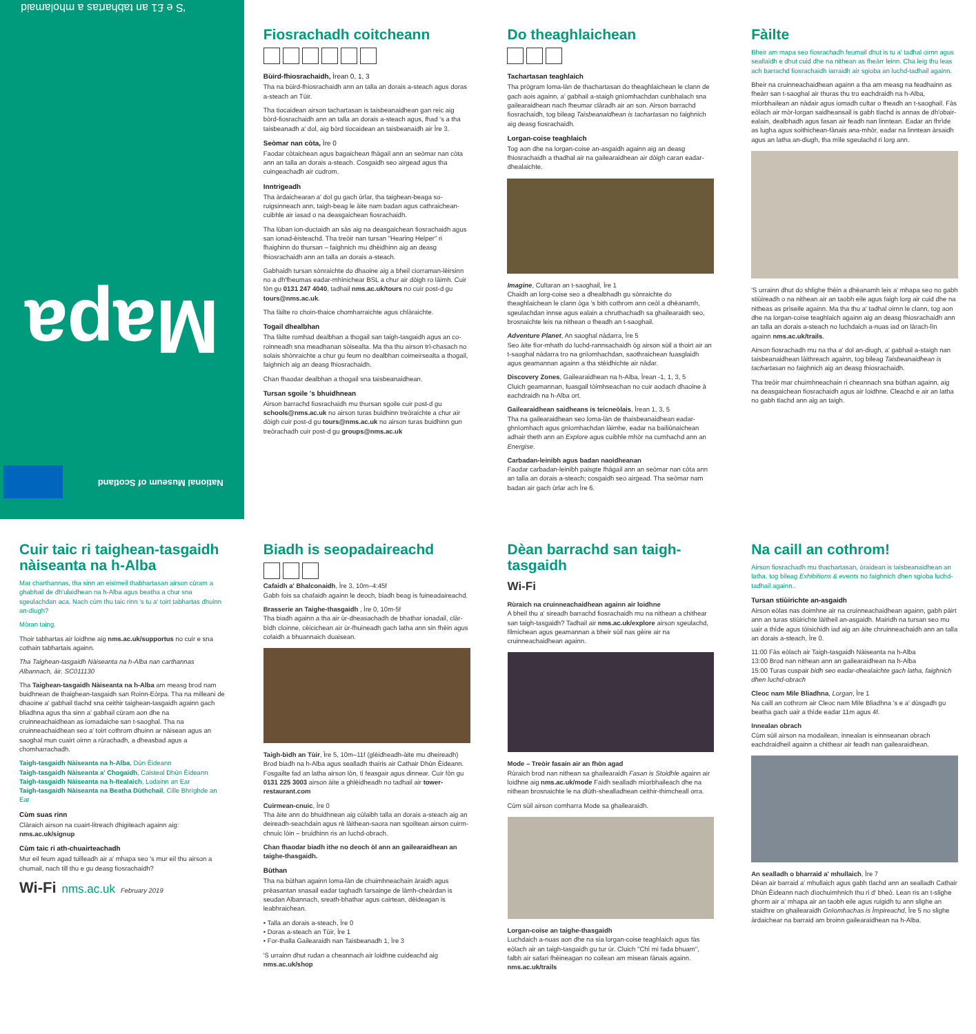'S e £1 an tabhartas a mholamaid
Mapa
National Museum of Scotland
Fiosrachadh coitcheann
Bùird-fhiosrachaidh, Ìrean 0, 1, 3
Tha na bùird-fhiosrachaidh ann an talla an dorais a-steach agus doras a-steach an Tùir.
Tha tiocaidean airson tachartasan is taisbeanaidhean gan reic aig bòrd-fiosrachaidh ann an talla an dorais a-steach agus, fhad 's a tha taisbeanadh a' dol, aig bòrd tiocaidean an taisbeanaidh air Ìre 3.
Seòmar nan còta, Ìre 0
Faodar còtaichean agus bagaichean fhàgail ann an seòmar nan còta ann an talla an dorais a-steach. Cosgaidh seo airgead agus tha cuingeachadh air cudrom.
Inntrigeadh
Tha àrdaichearan a' dol gu gach ùrlar, tha taighean-beaga so-ruigsinneach ann, taigh-beag le àite nam badan agus cathraichean-cuibhle air iasad o na deasgaichean fiosrachaidh.
Tha lùban ion-ductaidh an sàs aig na deasgaichean fiosrachaidh agus san ionad-èisteachd. Tha treòir nan tursan "Hearing Helper" ri fhaighinn do thursan – faighnich mu dhèidhinn aig an deasg fhiosrachaidh ann an talla an dorais a-steach.
Gabhaidh tursan sònraichte do dhaoine aig a bheil ciorraman-lèirsinn no a dh'fheumas eadar-mhìnichear BSL a chur air dòigh ro làimh. Cuir fòn gu 0131 247 4040, tadhail nms.ac.uk/tours no cuir post-d gu tours@nms.ac.uk.
Tha fàilte ro choin-thaice chomharraichte agus chlàraichte.
Togail dhealbhan
Tha fàilte romhad dealbhan a thogail san taigh-tasgaidh agus an co-roinneadh sna meadhanan sòisealta. Ma tha thu airson trì-chasach no solais shònraichte a chur gu feum no dealbhan coimeirsealta a thogail, faighnich aig an deasg fhiosrachaidh.
Chan fhaodar dealbhan a thogail sna taisbeanaidhean.
Tursan sgoile 's bhuidhnean
Airson barrachd fiosrachaidh mu thursan sgoile cuir post-d gu schools@nms.ac.uk no airson turas buidhinn treòraichte a chur air dòigh cuir post-d gu tours@nms.ac.uk no airson turas buidhinn gun treòrachadh cuir post-d gu groups@nms.ac.uk
Do theaghlaichean
Tachartasan teaghlaich
Tha prògram loma-làn de thachartasan do theaghlaichean le clann de gach aois againn, a' gabhail a-staigh gnìomhachdan cunbhalach sna gailearaidhean nach fheumar clàradh air an son. Airson barrachd fiosrachaidh, tog bileag Taisbeanaidhean is tachartasan no faighnich aig deasg fiosrachaidh.
Lorgan-coise teaghlaich
Tog aon dhe na lorgan-coise an-asgaidh againn aig an deasg fhiosrachaidh a thadhal air na gailearaidhean air dòigh caran eadar-dhealaichte.
Imagine, Cultaran an t-saoghail, Ìre 1
Chaidh an lorg-coise seo a dhealbhadh gu sònraichte do theaghlaichean le clann òga 's bith cothrom ann ceòl a dhèanamh, sgeulachdan innse agus ealain a chruthachadh sa ghailearaidh seo, brosnaichte leis na nithean o fheadh an t-saoghail.
Adventure Planet, An saoghal nàdarra, Ìre 5
Seo àite fìor-mhath do luchd-rannsachaidh òg airson sùil a thoirt air an t-saoghal nàdarra tro na gnìomhachdan, saothraichean fuasglaidh agus geamannan againn a tha stèidhichte air nàdar.
Discovery Zones, Gailearaidhean na h-Alba, Ìrean -1, 1, 3, 5
Cluich geamannan, fuasgail tòimhseachan no cuir aodach dhaoine à eachdraidh na h-Alba ort.
Gailearaidhean saidheans is teicneòlais, Ìrean 1, 3, 5
Tha na gailearaidhean seo loma-làn de thaisbeanaidhean eadar-ghnìomhach agus gnìomhachdan làimhe, eadar na bailiùnaichean adhair theth ann an Explore agus cuibhle mhòr na cumhachd ann an Energise.
Carbadan-leinibh agus badan naoidheanan
Faodar carbadan-leinibh paisgte fhàgail ann an seòmar nan còta ann an talla an dorais a-steach; cosgaidh seo airgead. Tha seòmar nam badan air gach ùrlar ach Ìre 6.
Fàilte
Bheir am mapa seo fiosrachadh feumail dhut is tu a' tadhal oirnn agus seallaidh e dhut cuid dhe na nithean as fheàrr leinn. Cha leig thu leas ach barrachd fiosrachaidh iarraidh air sgioba an luchd-tadhail againn.
Bheir na cruinneachaidhean againn a tha am measg na feadhainn as fheàrr san t-saoghal air thuras thu tro eachdraidh na h-Alba, mìorbhailean an nàdair agus iomadh cultar o fheadh an t-saoghail. Fàs eòlach air mòr-lorgan saidheansail is gabh tlachd is annas de dh'obair-ealain, dealbhadh agus fasan air feadh nan linntean. Eadar an fhrìde as lugha agus soithichean-fànais ana-mhòr, eadar na linntean àrsaidh agus an latha an-diugh, tha mìle sgeulachd ri lorg ann.
'S urrainn dhut do shlighe fhèin a dhèanamh leis a' mhapa seo no gabh stiùireadh o na nithean air an taobh eile agus faigh lorg air cuid dhe na nitheas as prìseile againn. Ma tha thu a' tadhal oirnn le clann, tog aon dhe na lorgan-coise teaghlaich againn aig an deasg fhiosrachaidh ann an talla an dorais a-steach no luchdaich a-nuas iad on làrach-lìn againn nms.ac.uk/trails.
Airson fiosrachadh mu na tha a' dol an-diugh, a' gabhail a-staigh nan taisbeanaidhean làithreach againn, tog bileag Taisbeanaidhean is tachartasan no faighnich aig an deasg fhiosrachaidh.
Tha treòir mar chuimhneachain ri cheannach sna bùthan againn, aig na deasgaichean fiosrachaidh agus air loidhne. Cleachd e air an latha no gabh tlachd ann aig an taigh.
Cuir taic ri taighean-tasgaidh nàiseanta na h-Alba
Mar charthannas, tha sinn an eisimeil thabhartasan airson cùram a ghabhail de dh'ulaidhean na h-Alba agus beatha a chur sna sgeulachdan aca. Nach cùm thu taic rinn 's tu a' toirt tabhartas dhuinn an-diugh?
Mòran taing.
Thoir tabhartas air loidhne aig nms.ac.uk/supportus no cuir e sna cothain tabhartais againn.
Tha Taighean-tasgaidh Nàiseanta na h-Alba nan carthannas Albannach, àir. SC011130
Tha Taighean-tasgaidh Nàiseanta na h-Alba am measg brod nam buidhnean de thaighean-tasgaidh san Roinn-Eòrpa. Tha na milleani de dhaoine a' gabhail tlachd sna ceithir taighean-tasgaidh againn gach bliadhna agus tha sinn a' gabhail cùram aon dhe na cruinneachaidhean as iomadaiche san t-saoghal. Tha na cruinneachaidhean seo a' toirt cothrom dhuinn ar nàisean agus an saoghal mun cuairt oirnn a rùrachadh, a dheasbad agus a chomharrachadh.
Taigh-tasgaidh Nàiseanta na h-Alba, Dùn Èideann
Taigh-tasgaidh Nàiseanta a' Chogaidh, Caisteal Dhùn Èideann
Taigh-tasgaidh Nàiseanta na h-Itealaich, Lodainn an Ear
Taigh-tasgaidh Nàiseanta na Beatha Dùthchail, Cille Bhrìghde an Ear
Cùm suas rinn
Clàraich airson na cuairt-litreach dhigiteach againn aig:
nms.ac.uk/signup
Cùm taic ri ath-chuairteachadh
Mur eil feum agad tuilleadh air a' mhapa seo 's mur eil thu airson a chumail, nach till thu e gu deasg fiosrachaidh?
Wi-Fi nms.ac.uk February 2019
Biadh is seopadaireachd
Cafaidh a' Bhalconaidh, Ìre 3, 10m–4:45f
Gabh fois sa chafaidh againn le deoch, biadh beag is fuineadaireachd.
Brasserie an Taighe-thasgaidh , Ìre 0, 10m-5f
Tha biadh againn a tha air ùr-dheasachadh de bhathar ionadail, clàr-bìdh cloinne, cèicichean air ùr-fhuineadh gach latha ann sin fhèin agus cofaidh a bhuannaich duaisean.
Taigh-bìdh an Tùir, Ìre 5, 10m–11f (glèidheadh-àite mu dheireadh)
Brod biadh na h-Alba agus sealladh thairis air Cathair Dhùn Èideann. Fosgailte fad an latha airson lòn, tì feasgair agus dinnear. Cuir fòn gu 0131 225 3003 airson àite a ghlèidheadh no tadhail air tower-restaurant.com
Cuirmean-cnuic, Ìre 0
Tha àite ann do bhuidhnean aig cùlaibh talla an dorais a-steach aig an deireadh-seachdain agus rè làithean-saora nan sgoiltean airson cuirm-chnuic lòin – bruidhinn ris an luchd-obrach.
Chan fhaodar biadh ithe no deoch òl ann an gailearaidhean an taighe-thasgaidh.
Bùthan
Tha na bùthan againn loma-làn de chuimhneachain àraidh agus prèasantan snasail eadar taghadh farsainge de làmh-cheàrdan is seudan Albannach, sreath-bhathar agus cairtean, dèideagan is leabhraichean.
• Talla an dorais a-steach, Ìre 0
• Doras a-steach an Tùir, Ìre 1
• For-thalla Gailearaidh nan Taisbeanadh 1, Ìre 3
'S urrainn dhut rudan a cheannach air loidhne cuideachd aig nms.ac.uk/shop
Dèan barrachd san taigh-tasgaidh
Wi-Fi
Rùraich na cruinneachaidhean againn air loidhne
A bheil thu a' sireadh barrachd fiosrachaidh mu na nithean a chithear san taigh-tasgaidh? Tadhail air nms.ac.uk/explore airson sgeulachd, filmichean agus geamannan a bheir sùil nas gèire air na cruinneachaidhean againn.
Mode – Treòir fasain air an fhòn agad
Rùraich brod nan nithean sa ghailearaidh Fasan is Stoidhle againn air loidhne aig nms.ac.uk/mode Faidh sealladh mìorbhaileach dhe na nithean brosnaichte le na dlùth-shealladhean ceithir-thimcheall orra.
Cùm sùil airson comharra Mode sa ghailearaidh.
Lorgan-coise an taighe-thasgaidh
Luchdaich a-nuas aon dhe na sia lorgan-coise teaghlaich agus fàs eòlach air an taigh-tasgaidh gu tur ùr. Cluich "Chì mi fada bhuam", falbh air safari fhèineagan no coilean am misean fànais againn.
nms.ac.uk/trails
Na caill an cothrom!
Airson fiosrachadh mu thachartasan, òraidean is taisbeanaidhean an latha, tog bileag Exhibitions & events no faighnich dhen sgioba luchd-tadhail againn..
Tursan stiùirichte an-asgaidh
Airson eòlas nas doimhne air na cruinneachaidhean againn, gabh pàirt ann an turas stiùirichte làitheil an-asgaidh. Mairidh na tursan seo mu uair a thìde agus tòisichidh iad aig an àite chruinneachaidh ann an talla an dorais a-steach, Ìre 0.
11:00 Fàs eòlach air Taigh-tasgaidh Nàiseanta na h-Alba
13:00 Brod nan nithean ann an gailearaidhean na h-Alba
15:00 Turas cuspair bidh seo eadar-dhealaichte gach latha, faighnich dhen luchd-obrach
Cleoc nam Mìle Bliadhna, Lorgan, Ìre 1
Na caill an cothrom air Cleoc nam Mìle Bliadhna 's e a' dùsgadh gu beatha gach uair a thìde eadar 11m agus 4f.
Innealan obrach
Cùm sùil airson na modailean, innealan is einnseanan obrach eachdraidheil againn a chithear air feadh nan gailearaidhean.
An sealladh o bharraid a' mhullaich, Ìre 7
Dèan air barraid a' mhullaich agus gabh tlachd ann an sealladh Cathair Dhùn Èideann nach dìochuimhnich thu ri d' bheò. Lean ris an t-slighe ghorm air a' mhapa air an taobh eile agus ruigidh tu ann slighe an staidhre on ghailearaidh Gnìomhachas is Ìmpireachd, Ìre 5 no slighe àrdaichear na barraid am broinn gailearaidhean na h-Alba.